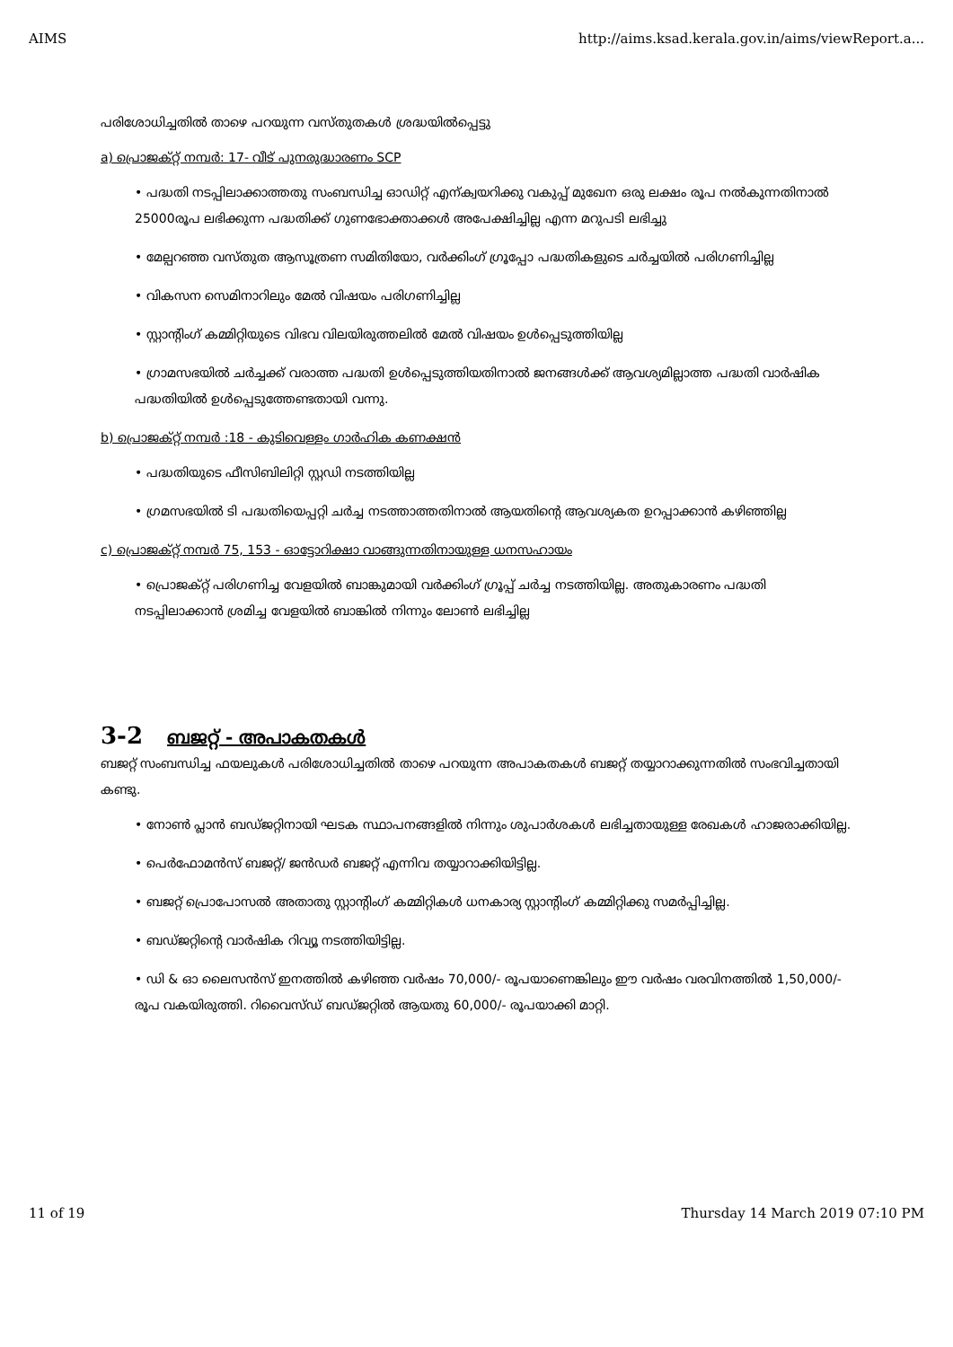AIMS http://aims.ksad.kerala.gov.in/aims/viewReport.a...
പരിശോധിച്ചതിൽ താഴെ പറയുന്ന വസ്തുതകൾ ശ്രദ്ധയിൽപ്പെട്ടു
a) പ്രൊജക്റ്റ് നമ്പർ: 17- വീട് പുനരുദ്ധാരണം SCP
• പദ്ധതി നടപ്പിലാക്കാത്തതു സംബന്ധിച്ച ഓഡിറ്റ് എന്ക്വയറിക്കു വകുപ്പ് മുഖേന ഒരു ലക്ഷം രൂപ നൽകുന്നതിനാൽ 25000രൂപ ലഭിക്കുന്ന പദ്ധതിക്ക് ഗുണഭോക്താക്കൾ അപേക്ഷിച്ചില്ല എന്ന മറുപടി ലഭിച്ചു
• മേല്പറഞ്ഞ വസ്തുത ആസൂത്രണ സമിതിയോ, വർക്കിംഗ് ഗ്രൂപ്പോ പദ്ധതികളുടെ ചർച്ചയിൽ പരിഗണിച്ചില്ല
• വികസന സെമിനാറിലും മേൽ വിഷയം പരിഗണിച്ചില്ല
• സ്റ്റാന്റിംഗ് കമ്മിറ്റിയുടെ വിഭവ വിലയിരുത്തലിൽ മേൽ വിഷയം ഉൾപ്പെടുത്തിയില്ല
• ഗ്രാമസഭയിൽ ചർച്ചക്ക് വരാത്ത പദ്ധതി ഉൾപ്പെടുത്തിയതിനാൽ ജനങ്ങൾക്ക് ആവശ്യമില്ലാത്ത പദ്ധതി വാർഷിക പദ്ധതിയിൽ ഉൾപ്പെടുത്തേണ്ടതായി വന്നു.
b) പ്രൊജക്റ്റ് നമ്പർ :18 - കുടിവെള്ളം ഗാർഹിക കണക്ഷൻ
• പദ്ധതിയുടെ ഫീസിബിലിറ്റി സ്റ്റഡി നടത്തിയില്ല
• ഗ്രമസഭയിൽ ടി പദ്ധതിയെപ്പറ്റി ചർച്ച നടത്താത്തതിനാൽ ആയതിന്റെ ആവശ്യകത ഉറപ്പാക്കാൻ കഴിഞ്ഞില്ല
c) പ്രൊജക്റ്റ് നമ്പർ 75, 153 - ഓട്ടോറിക്ഷാ വാങ്ങുന്നതിനായുള്ള ധനസഹായം
• പ്രൊജക്റ്റ് പരിഗണിച്ച വേളയിൽ ബാങ്കുമായി വർക്കിംഗ് ഗ്രൂപ്പ് ചർച്ച നടത്തിയില്ല. അതുകാരണം പദ്ധതി നടപ്പിലാക്കാൻ ശ്രമിച്ച വേളയിൽ ബാങ്കിൽ നിന്നും ലോൺ ലഭിച്ചില്ല
3-2 ബജറ്റ് - അപാകതകൾ
ബജറ്റ് സംബന്ധിച്ച ഫയലുകൾ പരിശോധിച്ചതിൽ താഴെ പറയുന്ന അപാകതകൾ ബജറ്റ് തയ്യാറാക്കുന്നതിൽ സംഭവിച്ചതായി കണ്ടു.
• നോൺ പ്ലാൻ ബഡ്ജറ്റിനായി ഘടക സ്ഥാപനങ്ങളിൽ നിന്നും ശുപാർശകൾ ലഭിച്ചതായുള്ള രേഖകൾ ഹാജരാക്കിയില്ല.
• പെർഫോമൻസ് ബജറ്റ്/ ജൻഡർ ബജറ്റ് എന്നിവ തയ്യാറാക്കിയിട്ടില്ല.
• ബജറ്റ് പ്രൊപോസൽ അതാതു സ്റ്റാന്റിംഗ് കമ്മിറ്റികൾ ധനകാര്യ സ്റ്റാന്റിംഗ് കമ്മിറ്റിക്കു സമർപ്പിച്ചില്ല.
• ബഡ്ജറ്റിന്റെ വാർഷിക റിവ്യൂ നടത്തിയിട്ടില്ല.
• ഡി & ഓ ലൈസൻസ് ഇനത്തിൽ കഴിഞ്ഞ വർഷം 70,000/- രൂപയാണെങ്കിലും ഈ വർഷം വരവിനത്തിൽ 1,50,000/-രൂപ വകയിരുത്തി. റിവൈസ്ഡ് ബഡ്ജറ്റിൽ ആയതു 60,000/- രൂപയാക്കി മാറ്റി.
11 of 19 Thursday 14 March 2019 07:10 PM